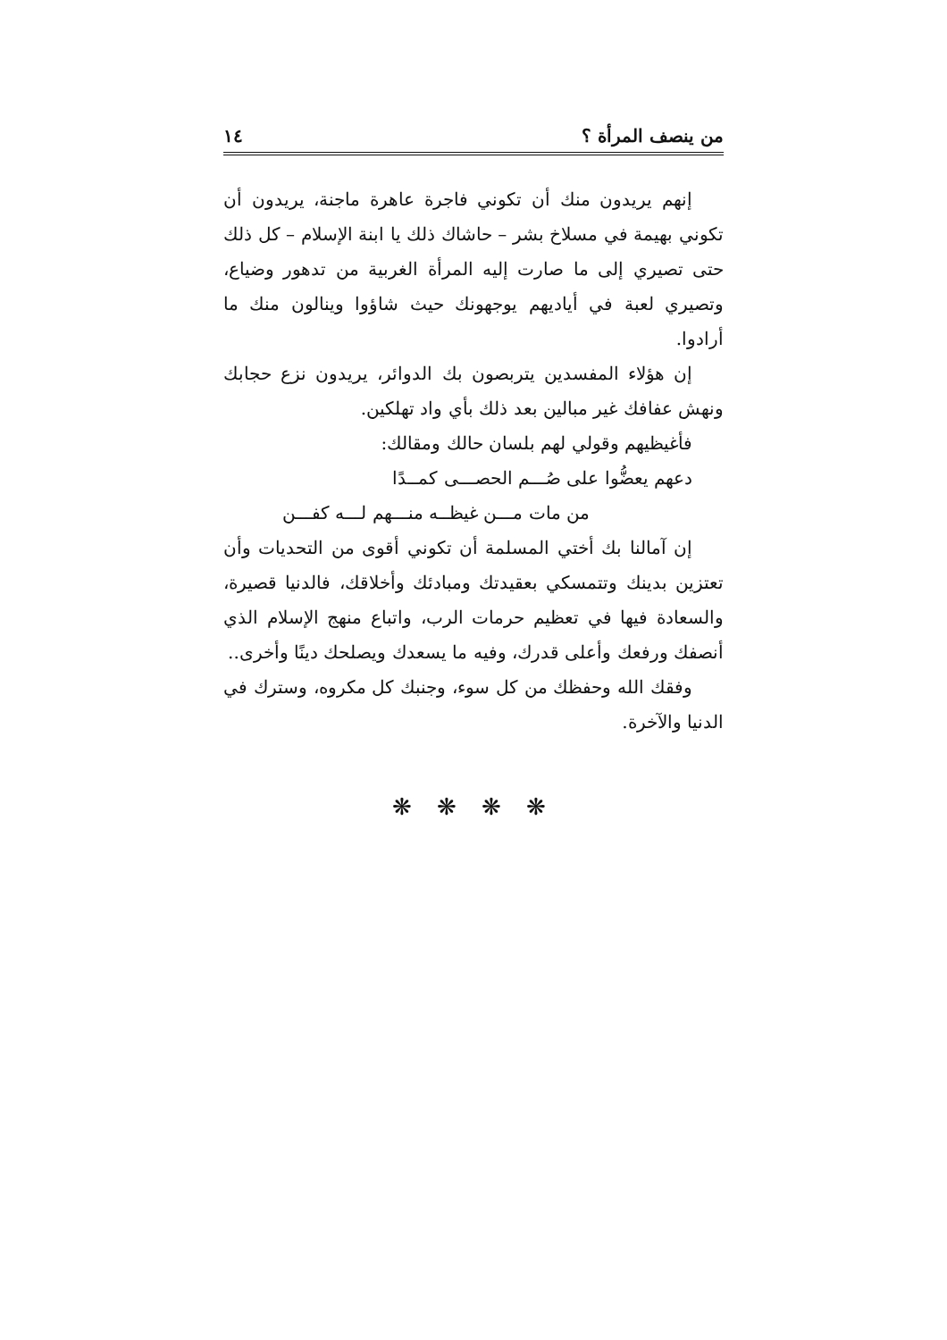من ينصف المرأة ؟ ١٤
إنهم يريدون منك أن تكوني فاجرة عاهرة ماجنة، يريدون أن تكوني بهيمة في مسلاخ بشر – حاشاك ذلك يا ابنة الإسلام – كل ذلك حتى تصيري إلى ما صارت إليه المرأة الغربية من تدهور وضياع، وتصيري لعبة في أياديهم يوجهونك حيث شاؤوا وينالون منك ما أرادوا.
إن هؤلاء المفسدين يتربصون بك الدوائر، يريدون نزع حجابك ونهش عفافك غير مبالين بعد ذلك بأي واد تهلكين.
فأغيظيهم وقولي لهم بلسان حالك ومقالك:
دعهم يعضُّوا على صُـــم الحصـــى كمــدًا
من مات مـــن غيظــه منـــهم لـــه كفـــن
إن آمالنا بك أختي المسلمة أن تكوني أقوى من التحديات وأن تعتزين بدينك وتتمسكي بعقيدتك ومبادئك وأخلاقك، فالدنيا قصيرة، والسعادة فيها في تعظيم حرمات الرب، واتباع منهج الإسلام الذي أنصفك ورفعك وأعلى قدرك، وفيه ما يسعدك ويصلحك دينًا وأخرى..
وفقك الله وحفظك من كل سوء، وجنبك كل مكروه، وسترك في الدنيا والآخرة.
❋ ❋ ❋ ❋